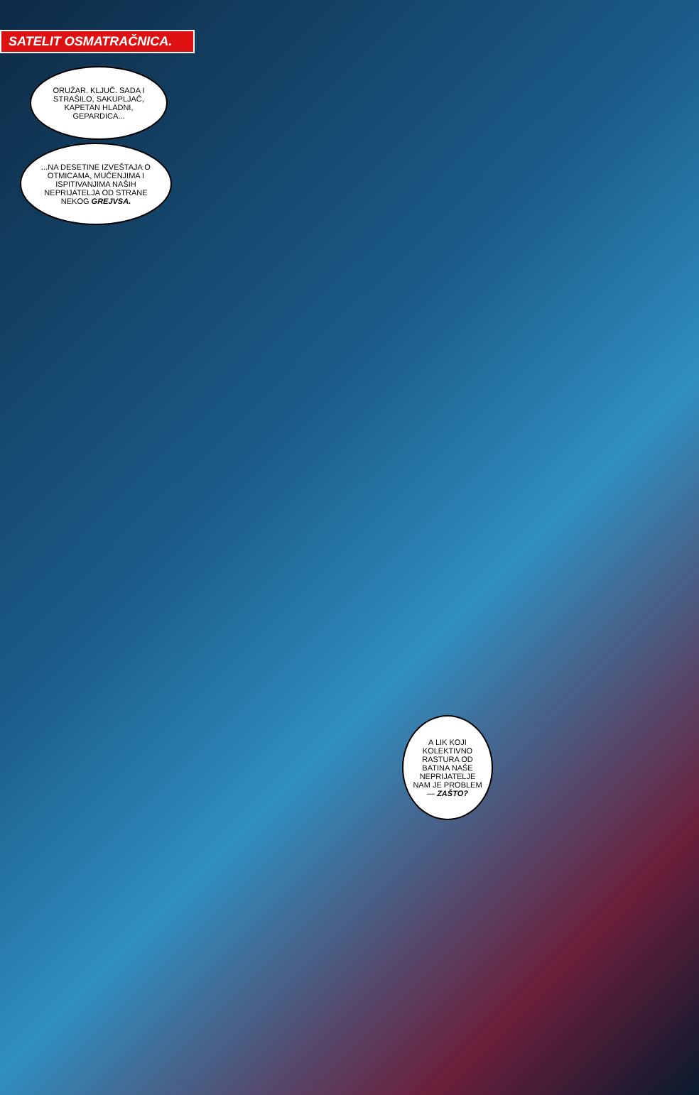SATELIT OSMATRAČNICA.
ORUŽAR. KLJUČ. SADA I STRAŠILO, SAKUPLJAČ, KAPETAN HLADNI, GEPARDICA...
...NA DESETINE IZVEŠTAJA O OTMICAMA, MUČENJIMA I ISPITIVANJIMA NAŠIH NEPRIJATELJA OD STRANE NEKOG GREJVSA.
A LIK KOJI KOLEKTIVNO RASTURA OD BATINA NAŠE NEPRIJATELJE NAM JE PROBLEM — ZAŠTO?